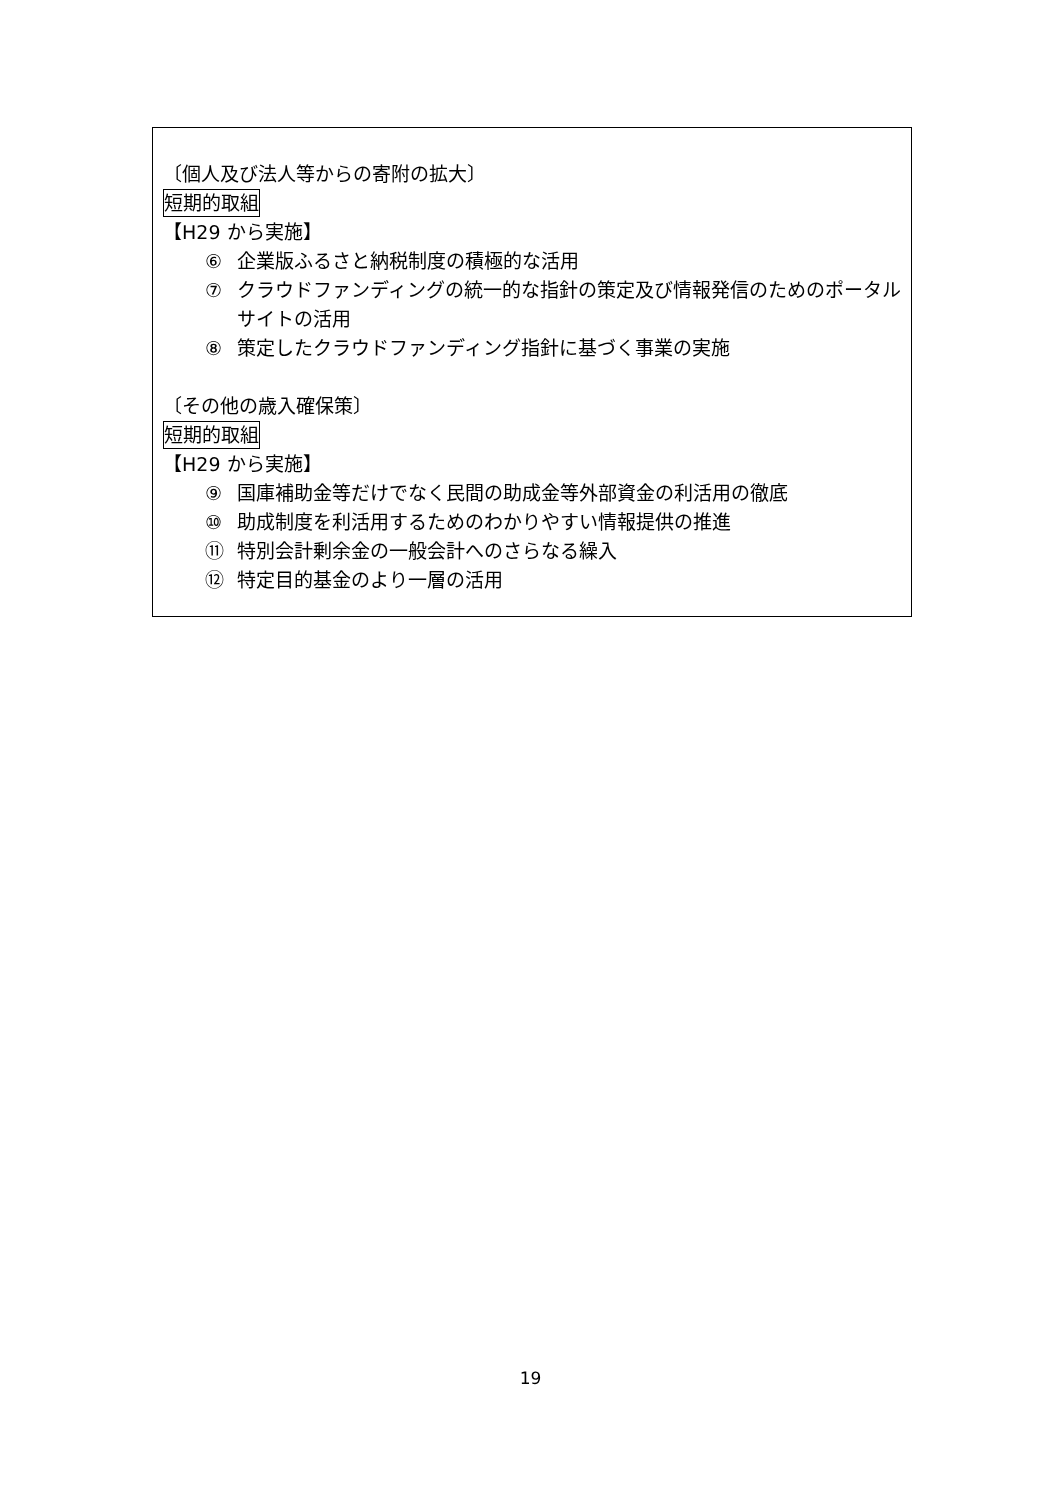〔個人及び法人等からの寄附の拡大〕
短期的取組
【H29 から実施】
⑥ 企業版ふるさと納税制度の積極的な活用
⑦ クラウドファンディングの統一的な指針の策定及び情報発信のためのポータルサイトの活用
⑧ 策定したクラウドファンディング指針に基づく事業の実施
〔その他の歳入確保策〕
短期的取組
【H29 から実施】
⑨ 国庫補助金等だけでなく民間の助成金等外部資金の利活用の徹底
⑩ 助成制度を利活用するためのわかりやすい情報提供の推進
⑪ 特別会計剰余金の一般会計へのさらなる繰入
⑫ 特定目的基金のより一層の活用
19